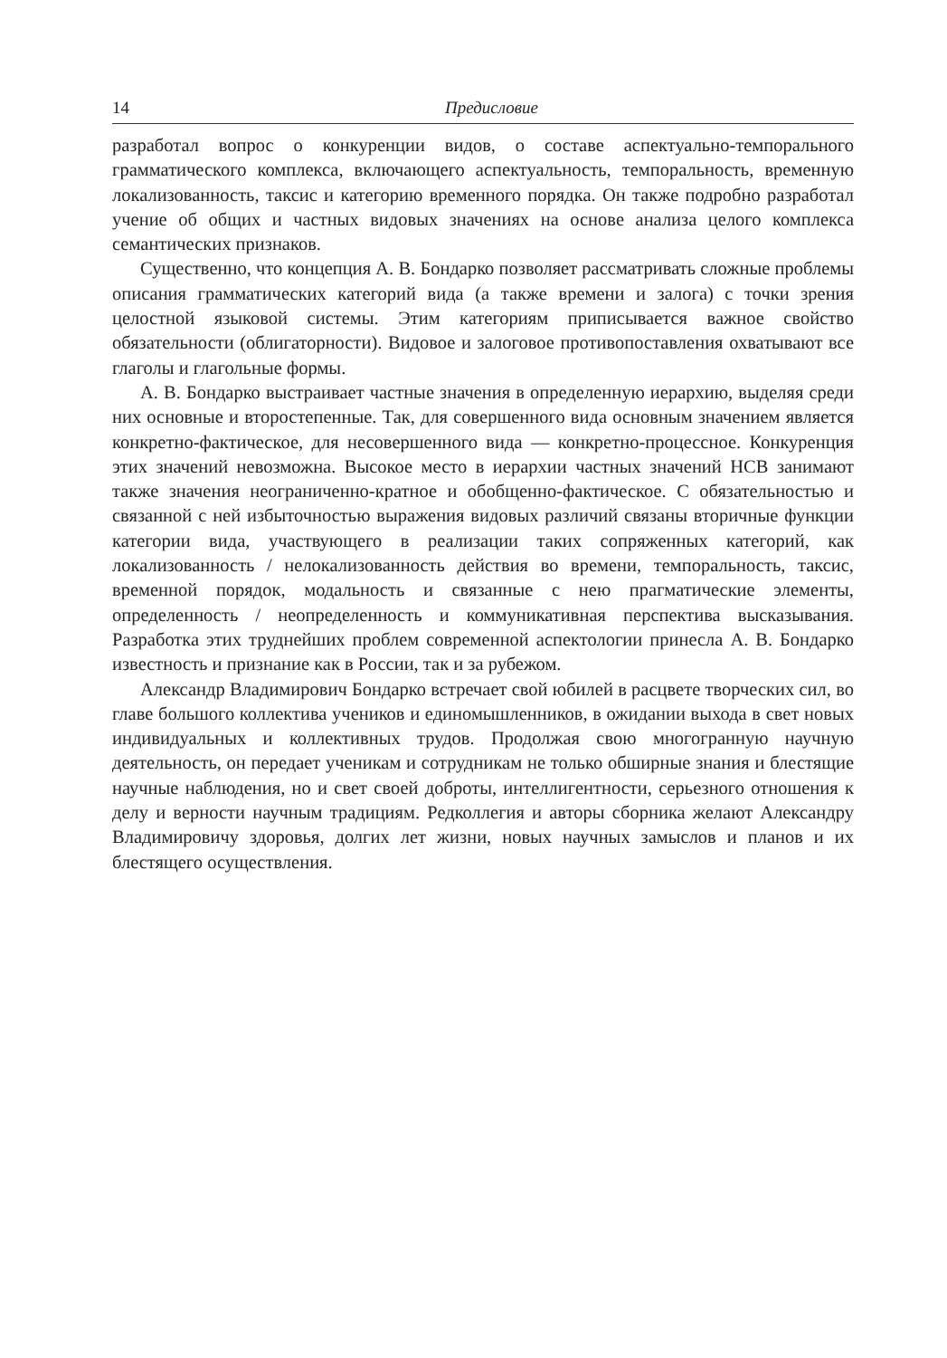14 Предисловие
разработал вопрос о конкуренции видов, о составе аспектуально-темпорального грамматического комплекса, включающего аспектуальность, темпоральность, временную локализованность, таксис и категорию временного порядка. Он также подробно разработал учение об общих и частных видовых значениях на основе анализа целого комплекса семантических признаков.
Существенно, что концепция А. В. Бондарко позволяет рассматривать сложные проблемы описания грамматических категорий вида (а также времени и залога) с точки зрения целостной языковой системы. Этим категориям приписывается важное свойство обязательности (облигаторности). Видовое и залоговое противопоставления охватывают все глаголы и глагольные формы.
А. В. Бондарко выстраивает частные значения в определенную иерархию, выделяя среди них основные и второстепенные. Так, для совершенного вида основным значением является конкретно-фактическое, для несовершенного вида — конкретно-процессное. Конкуренция этих значений невозможна. Высокое место в иерархии частных значений НСВ занимают также значения неограниченно-кратное и обобщенно-фактическое. С обязательностью и связанной с ней избыточностью выражения видовых различий связаны вторичные функции категории вида, участвующего в реализации таких сопряженных категорий, как локализованность / нелокализованность действия во времени, темпоральность, таксис, временной порядок, модальность и связанные с нею прагматические элементы, определенность / неопределенность и коммуникативная перспектива высказывания. Разработка этих труднейших проблем современной аспектологии принесла А. В. Бондарко известность и признание как в России, так и за рубежом.
Александр Владимирович Бондарко встречает свой юбилей в расцвете творческих сил, во главе большого коллектива учеников и единомышленников, в ожидании выхода в свет новых индивидуальных и коллективных трудов. Продолжая свою многогранную научную деятельность, он передает ученикам и сотрудникам не только обширные знания и блестящие научные наблюдения, но и свет своей доброты, интеллигентности, серьезного отношения к делу и верности научным традициям. Редколлегия и авторы сборника желают Александру Владимировичу здоровья, долгих лет жизни, новых научных замыслов и планов и их блестящего осуществления.